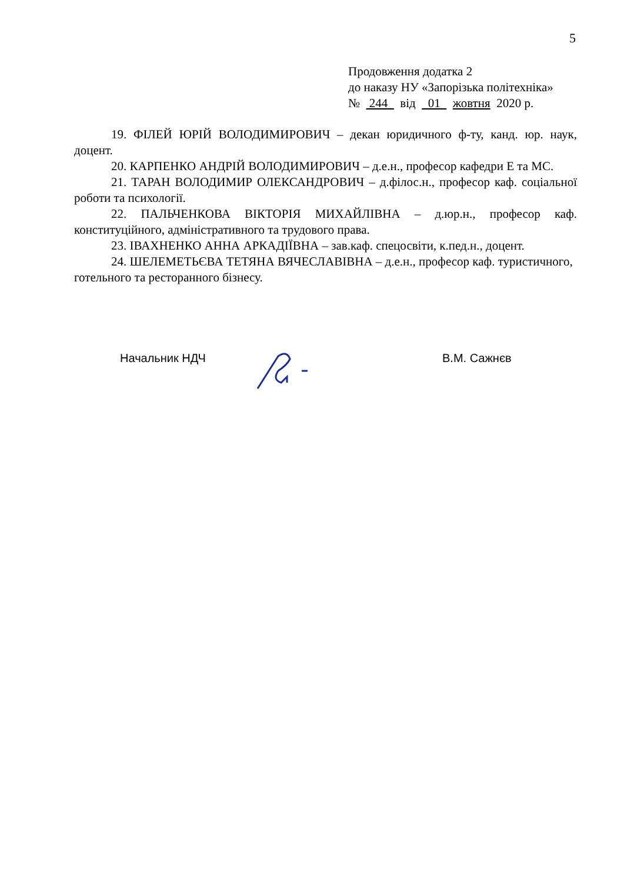5
Продовження додатка 2
до наказу НУ «Запорізька політехніка»
№ 244 від 01 жовтня 2020 р.
19. ФІЛЕЙ ЮРІЙ ВОЛОДИМИРОВИЧ – декан юридичного ф-ту, канд. юр. наук, доцент.
20. КАРПЕНКО АНДРІЙ ВОЛОДИМИРОВИЧ – д.е.н., професор кафедри Е та МС.
21. ТАРАН ВОЛОДИМИР ОЛЕКСАНДРОВИЧ – д.філос.н., професор каф. соціальної роботи та психології.
22. ПАЛЬЧЕНКОВА ВІКТОРІЯ МИХАЙЛІВНА – д.юр.н., професор каф. конституційного, адміністративного та трудового права.
23. ІВАХНЕНКО АННА АРКАДІЇВНА – зав.каф. спецосвіти, к.пед.н., доцент.
24. ШЕЛЕМЕТЬЄВА ТЕТЯНА ВЯЧЕСЛАВІВНА – д.е.н., професор каф. туристичного, готельного та ресторанного бізнесу.
Начальник НДЧ В.М. Сажнєв